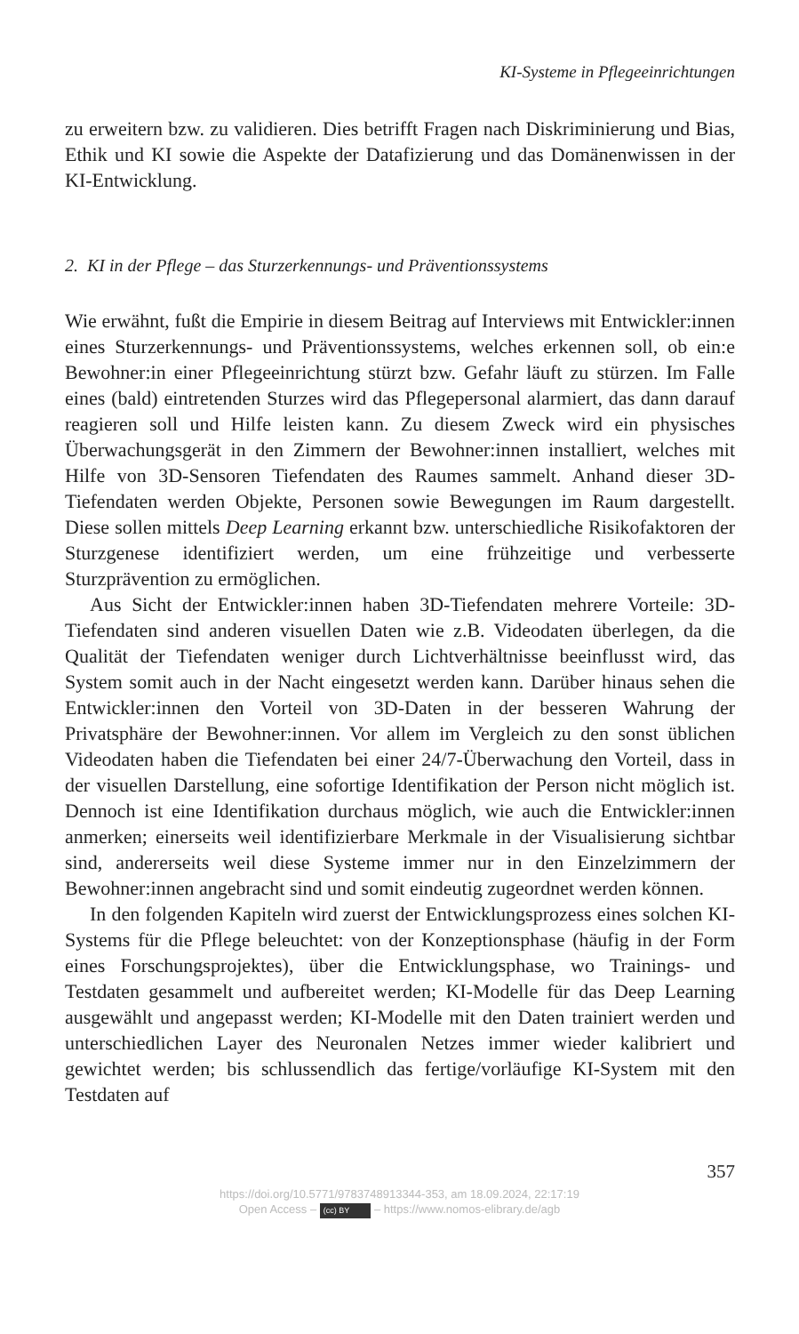KI-Systeme in Pflegeeinrichtungen
zu erweitern bzw. zu validieren. Dies betrifft Fragen nach Diskriminierung und Bias, Ethik und KI sowie die Aspekte der Datafizierung und das Domänenwissen in der KI-Entwicklung.
2. KI in der Pflege – das Sturzerkennungs- und Präventionssystems
Wie erwähnt, fußt die Empirie in diesem Beitrag auf Interviews mit Entwickler:innen eines Sturzerkennungs- und Präventionssystems, welches erkennen soll, ob ein:e Bewohner:in einer Pflegeeinrichtung stürzt bzw. Gefahr läuft zu stürzen. Im Falle eines (bald) eintretenden Sturzes wird das Pflegepersonal alarmiert, das dann darauf reagieren soll und Hilfe leisten kann. Zu diesem Zweck wird ein physisches Überwachungsgerät in den Zimmern der Bewohner:innen installiert, welches mit Hilfe von 3D-Sensoren Tiefendaten des Raumes sammelt. Anhand dieser 3D-Tiefendaten werden Objekte, Personen sowie Bewegungen im Raum dargestellt. Diese sollen mittels Deep Learning erkannt bzw. unterschiedliche Risikofaktoren der Sturzgenese identifiziert werden, um eine frühzeitige und verbesserte Sturzprävention zu ermöglichen.
Aus Sicht der Entwickler:innen haben 3D-Tiefendaten mehrere Vorteile: 3D-Tiefendaten sind anderen visuellen Daten wie z.B. Videodaten überlegen, da die Qualität der Tiefendaten weniger durch Lichtverhältnisse beeinflusst wird, das System somit auch in der Nacht eingesetzt werden kann. Darüber hinaus sehen die Entwickler:innen den Vorteil von 3D-Daten in der besseren Wahrung der Privatsphäre der Bewohner:innen. Vor allem im Vergleich zu den sonst üblichen Videodaten haben die Tiefendaten bei einer 24/7-Überwachung den Vorteil, dass in der visuellen Darstellung, eine sofortige Identifikation der Person nicht möglich ist. Dennoch ist eine Identifikation durchaus möglich, wie auch die Entwickler:innen anmerken; einerseits weil identifizierbare Merkmale in der Visualisierung sichtbar sind, andererseits weil diese Systeme immer nur in den Einzelzimmern der Bewohner:innen angebracht sind und somit eindeutig zugeordnet werden können.
In den folgenden Kapiteln wird zuerst der Entwicklungsprozess eines solchen KI-Systems für die Pflege beleuchtet: von der Konzeptionsphase (häufig in der Form eines Forschungsprojektes), über die Entwicklungsphase, wo Trainings- und Testdaten gesammelt und aufbereitet werden; KI-Modelle für das Deep Learning ausgewählt und angepasst werden; KI-Modelle mit den Daten trainiert werden und unterschiedlichen Layer des Neuronalen Netzes immer wieder kalibriert und gewichtet werden; bis schlussendlich das fertige/vorläufige KI-System mit den Testdaten auf
357
https://doi.org/10.5771/9783748913344-353, am 18.09.2024, 22:17:19
Open Access – (cc) BY – https://www.nomos-elibrary.de/agb